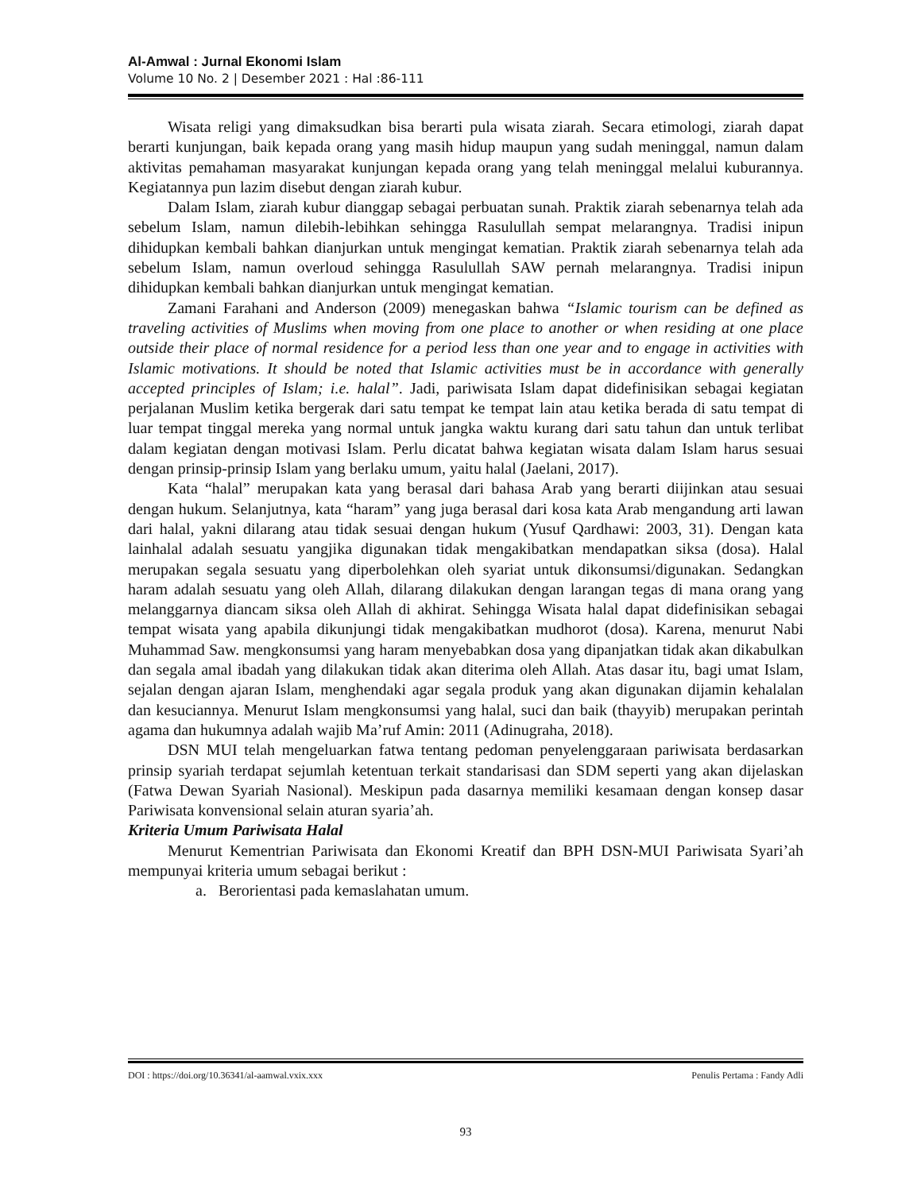Al-Amwal : Jurnal Ekonomi Islam
Volume 10 No. 2 | Desember 2021 : Hal :86-111
Wisata religi yang dimaksudkan bisa berarti pula wisata ziarah. Secara etimologi, ziarah dapat berarti kunjungan, baik kepada orang yang masih hidup maupun yang sudah meninggal, namun dalam aktivitas pemahaman masyarakat kunjungan kepada orang yang telah meninggal melalui kuburannya. Kegiatannya pun lazim disebut dengan ziarah kubur.
Dalam Islam, ziarah kubur dianggap sebagai perbuatan sunah. Praktik ziarah sebenarnya telah ada sebelum Islam, namun dilebih-lebihkan sehingga Rasulullah sempat melarangnya. Tradisi inipun dihidupkan kembali bahkan dianjurkan untuk mengingat kematian. Praktik ziarah sebenarnya telah ada sebelum Islam, namun overloud sehingga Rasulullah SAW pernah melarangnya. Tradisi inipun dihidupkan kembali bahkan dianjurkan untuk mengingat kematian.
Zamani Farahani and Anderson (2009) menegaskan bahwa “Islamic tourism can be defined as traveling activities of Muslims when moving from one place to another or when residing at one place outside their place of normal residence for a period less than one year and to engage in activities with Islamic motivations. It should be noted that Islamic activities must be in accordance with generally accepted principles of Islam; i.e. halal”. Jadi, pariwisata Islam dapat didefinisikan sebagai kegiatan perjalanan Muslim ketika bergerak dari satu tempat ke tempat lain atau ketika berada di satu tempat di luar tempat tinggal mereka yang normal untuk jangka waktu kurang dari satu tahun dan untuk terlibat dalam kegiatan dengan motivasi Islam. Perlu dicatat bahwa kegiatan wisata dalam Islam harus sesuai dengan prinsip-prinsip Islam yang berlaku umum, yaitu halal (Jaelani, 2017).
Kata “halal” merupakan kata yang berasal dari bahasa Arab yang berarti diijinkan atau sesuai dengan hukum. Selanjutnya, kata “haram” yang juga berasal dari kosa kata Arab mengandung arti lawan dari halal, yakni dilarang atau tidak sesuai dengan hukum (Yusuf Qardhawi: 2003, 31). Dengan kata lainhalal adalah sesuatu yangjika digunakan tidak mengakibatkan mendapatkan siksa (dosa). Halal merupakan segala sesuatu yang diperbolehkan oleh syariat untuk dikonsumsi/digunakan. Sedangkan haram adalah sesuatu yang oleh Allah, dilarang dilakukan dengan larangan tegas di mana orang yang melanggarnya diancam siksa oleh Allah di akhirat. Sehingga Wisata halal dapat didefinisikan sebagai tempat wisata yang apabila dikunjungi tidak mengakibatkan mudhorot (dosa). Karena, menurut Nabi Muhammad Saw. mengkonsumsi yang haram menyebabkan dosa yang dipanjatkan tidak akan dikabulkan dan segala amal ibadah yang dilakukan tidak akan diterima oleh Allah. Atas dasar itu, bagi umat Islam, sejalan dengan ajaran Islam, menghendaki agar segala produk yang akan digunakan dijamin kehalalan dan kesuciannya. Menurut Islam mengkonsumsi yang halal, suci dan baik (thayyib) merupakan perintah agama dan hukumnya adalah wajib Ma’ruf Amin: 2011 (Adinugraha, 2018).
DSN MUI telah mengeluarkan fatwa tentang pedoman penyelenggaraan pariwisata berdasarkan prinsip syariah terdapat sejumlah ketentuan terkait standarisasi dan SDM seperti yang akan dijelaskan (Fatwa Dewan Syariah Nasional). Meskipun pada dasarnya memiliki kesamaan dengan konsep dasar Pariwisata konvensional selain aturan syaria’ah.
Kriteria Umum Pariwisata Halal
Menurut Kementrian Pariwisata dan Ekonomi Kreatif dan BPH DSN-MUI Pariwisata Syari’ah mempunyai kriteria umum sebagai berikut :
a. Berorientasi pada kemaslahatan umum.
DOI : https://doi.org/10.36341/al-aamwal.vxix.xxx Penulis Pertama : Fandy Adli
93